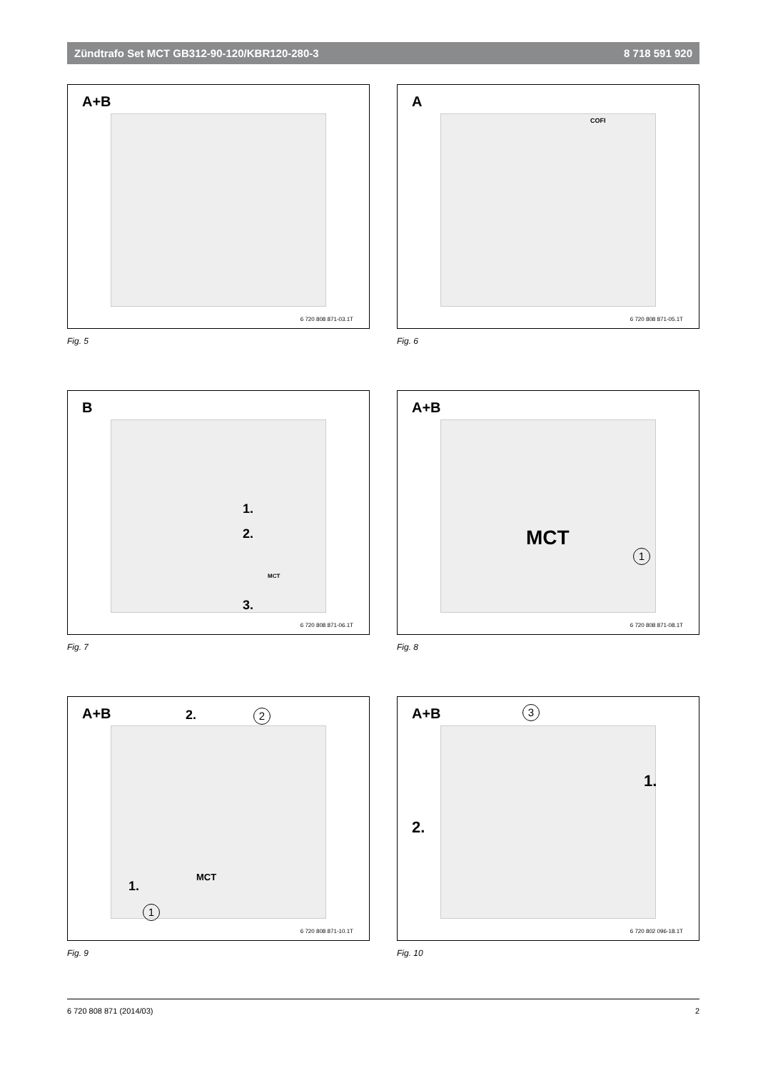Zündtrafo Set MCT GB312-90-120/KBR120-280-3 8 718 591 920
A+B
6 720 808 871-03.1T
Fig. 5
A
COFI
6 720 808 871-05.1T
Fig. 6
B
1.
2.
3.
MCT
6 720 808 871-06.1T
Fig. 7
A+B
MCT
1
6 720 808 871-08.1T
Fig. 8
A+B 2. 2
1.
MCT
1
6 720 808 871-10.1T
Fig. 9
A+B 3
1.
2.
6 720 802 096-18.1T
Fig. 10
6 720 808 871 (2014/03) 2